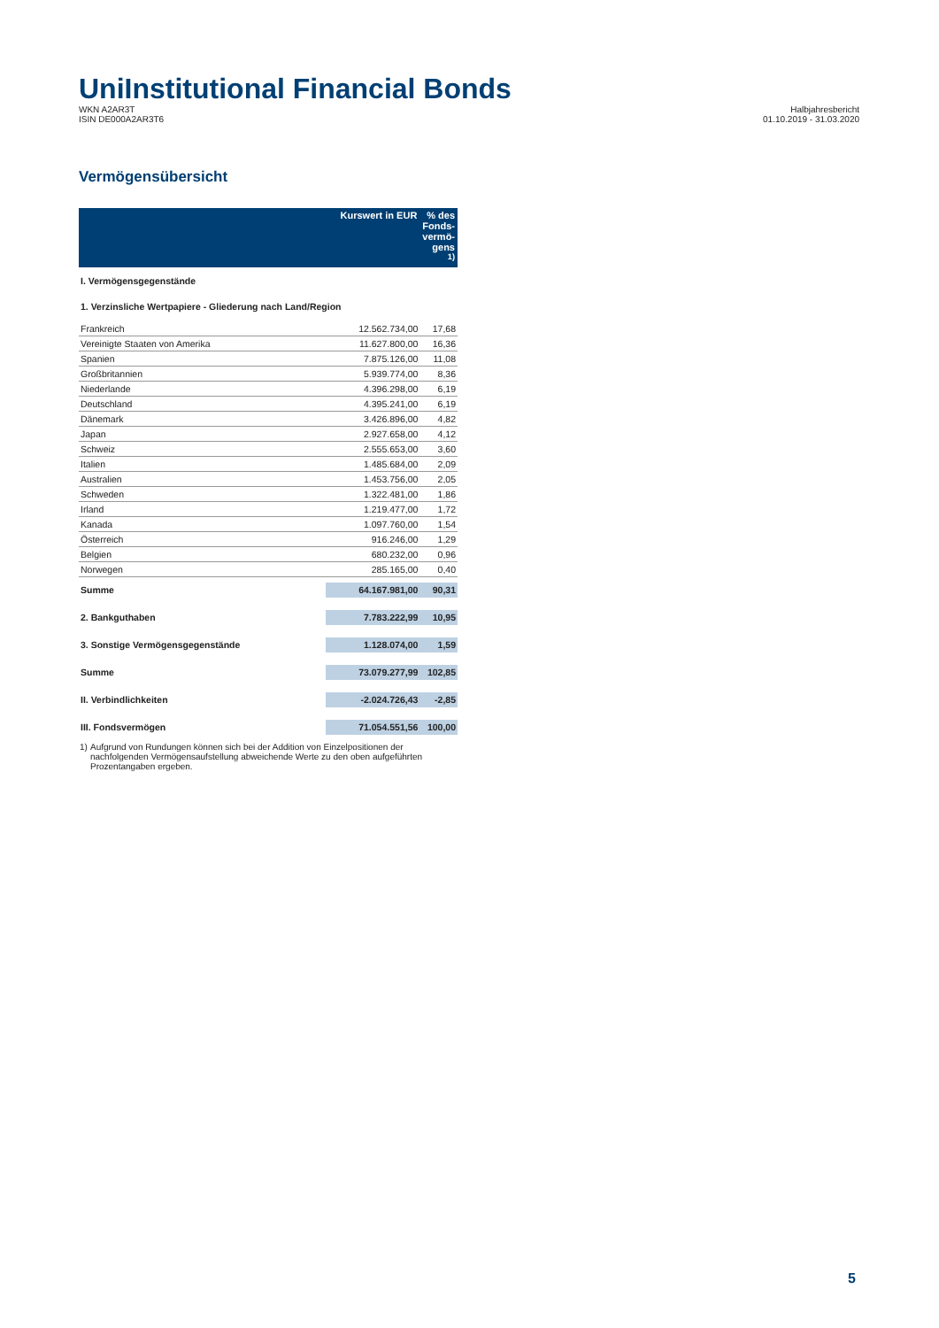UniInstitutional Financial Bonds
WKN A2AR3T
ISIN DE000A2AR3T6
Halbjahresbericht
01.10.2019 - 31.03.2020
Vermögensübersicht
| | Kurswert in EUR | % des Fonds-vermö-gens <sup>1)</sup> |
| --- | --- | --- |
| I. Vermögensgegenstände | | |
| 1. Verzinsliche Wertpapiere - Gliederung nach Land/Region | | |
| Frankreich | 12.562.734,00 | 17,68 |
| Vereinigte Staaten von Amerika | 11.627.800,00 | 16,36 |
| Spanien | 7.875.126,00 | 11,08 |
| Großbritannien | 5.939.774,00 | 8,36 |
| Niederlande | 4.396.298,00 | 6,19 |
| Deutschland | 4.395.241,00 | 6,19 |
| Dänemark | 3.426.896,00 | 4,82 |
| Japan | 2.927.658,00 | 4,12 |
| Schweiz | 2.555.653,00 | 3,60 |
| Italien | 1.485.684,00 | 2,09 |
| Australien | 1.453.756,00 | 2,05 |
| Schweden | 1.322.481,00 | 1,86 |
| Irland | 1.219.477,00 | 1,72 |
| Kanada | 1.097.760,00 | 1,54 |
| Österreich | 916.246,00 | 1,29 |
| Belgien | 680.232,00 | 0,96 |
| Norwegen | 285.165,00 | 0,40 |
| Summe | 64.167.981,00 | 90,31 |
| 2. Bankguthaben | 7.783.222,99 | 10,95 |
| 3. Sonstige Vermögensgegenstände | 1.128.074,00 | 1,59 |
| Summe | 73.079.277,99 | 102,85 |
| II. Verbindlichkeiten | -2.024.726,43 | -2,85 |
| III. Fondsvermögen | 71.054.551,56 | 100,00 |
1) Aufgrund von Rundungen können sich bei der Addition von Einzelpositionen der nachfolgenden Vermögensaufstellung abweichende Werte zu den oben aufgeführten Prozentangaben ergeben.
5